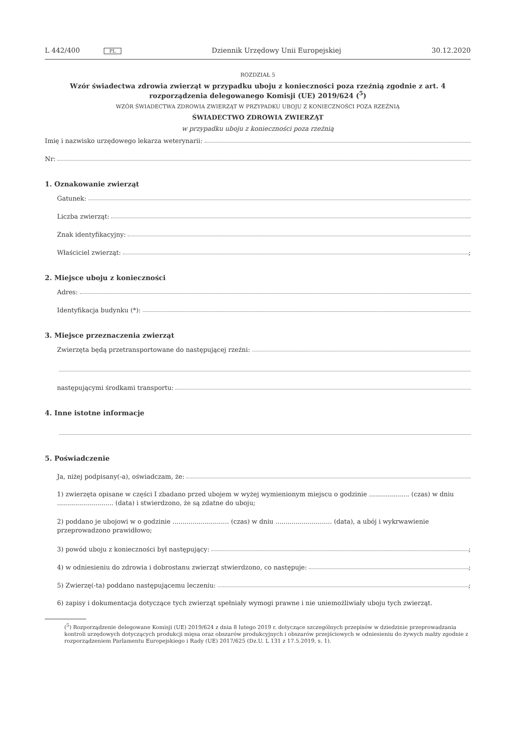L 442/400 PL
Dziennik Urzędowy Unii Europejskiej
30.12.2020
ROZDZIAŁ 5
Wzór świadectwa zdrowia zwierząt w przypadku uboju z konieczności poza rzeźnią zgodnie z art. 4 rozporządzenia delegowanego Komisji (UE) 2019/624 (<sup>5</sup>)
WZÓR ŚWIADECTWA ZDROWIA ZWIERZĄT W PRZYPADKU UBOJU Z KONIECZNOŚCI POZA RZEŹNIĄ
ŚWIADECTWO ZDROWIA ZWIERZĄT
w przypadku uboju z konieczności poza rzeźnią
Imię i nazwisko urzędowego lekarza weterynarii:
Nr:
1. Oznakowanie zwierząt
Gatunek:
Liczba zwierząt:
Znak identyfikacyjny:
Właściciel zwierząt: ;
2. Miejsce uboju z konieczności
Adres:
Identyfikacja budynku (*):
3. Miejsce przeznaczenia zwierząt
Zwierzęta będą przetransportowane do następującej rzeźni:
następującymi środkami transportu:
4. Inne istotne informacje
5. Poświadczenie
Ja, niżej podpisany(-a), oświadczam, że:
1) zwierzęta opisane w części I zbadano przed ubojem w wyżej wymienionym miejscu o godzinie .................... (czas) w dniu ............................ (data) i stwierdzono, że są zdatne do uboju;
2) poddano je ubojowi w o godzinie ............................ (czas) w dniu ............................ (data), a ubój i wykrwawienie przeprowadzono prawidłowo;
3) powód uboju z konieczności był następujący: ;
4) w odniesieniu do zdrowia i dobrostanu zwierząt stwierdzono, co następuje: ;
5) Zwierzę(-ta) poddano następującemu leczeniu: ;
6) zapisy i dokumentacja dotyczące tych zwierząt spełniały wymogi prawne i nie uniemożliwiały uboju tych zwierząt.
(<sup>5</sup>) Rozporządzenie delegowane Komisji (UE) 2019/624 z dnia 8 lutego 2019 r. dotyczące szczególnych przepisów w dziedzinie przeprowadzania kontroli urzędowych dotyczących produkcji mięsa oraz obszarów produkcyjnych i obszarów przejściowych w odniesieniu do żywych małży zgodnie z rozporządzeniem Parlamentu Europejskiego i Rady (UE) 2017/625 (Dz.U. L 131 z 17.5.2019, s. 1).